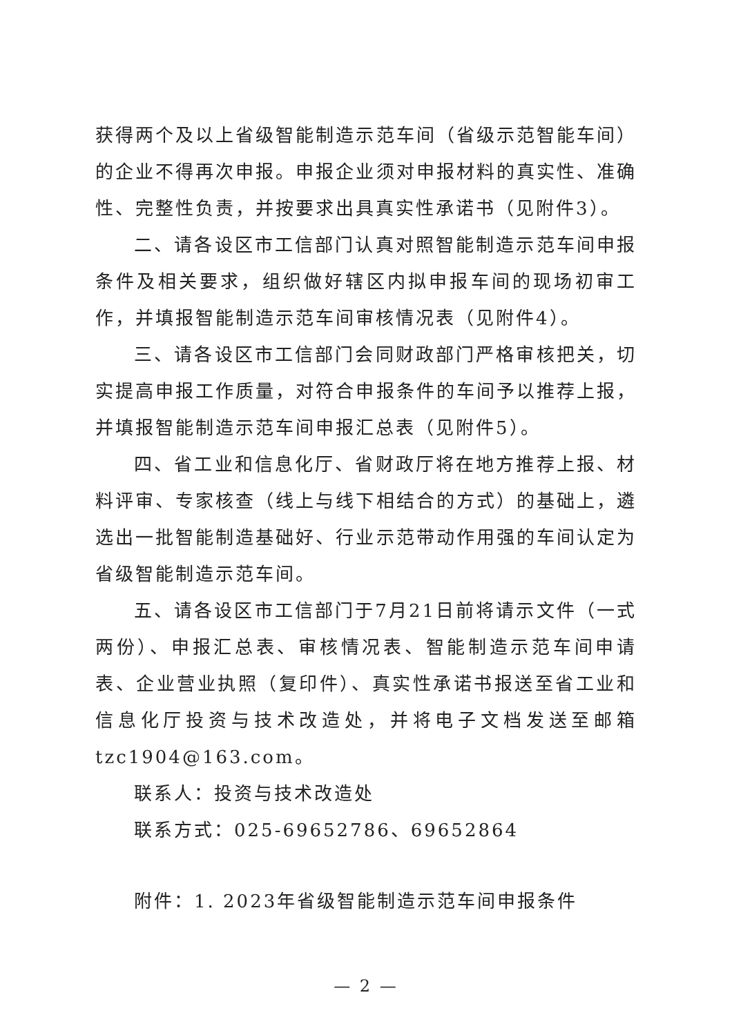获得两个及以上省级智能制造示范车间（省级示范智能车间）的企业不得再次申报。申报企业须对申报材料的真实性、准确性、完整性负责，并按要求出具真实性承诺书（见附件3）。
二、请各设区市工信部门认真对照智能制造示范车间申报条件及相关要求，组织做好辖区内拟申报车间的现场初审工作，并填报智能制造示范车间审核情况表（见附件4）。
三、请各设区市工信部门会同财政部门严格审核把关，切实提高申报工作质量，对符合申报条件的车间予以推荐上报，并填报智能制造示范车间申报汇总表（见附件5）。
四、省工业和信息化厅、省财政厅将在地方推荐上报、材料评审、专家核查（线上与线下相结合的方式）的基础上，遴选出一批智能制造基础好、行业示范带动作用强的车间认定为省级智能制造示范车间。
五、请各设区市工信部门于7月21日前将请示文件（一式两份）、申报汇总表、审核情况表、智能制造示范车间申请表、企业营业执照（复印件）、真实性承诺书报送至省工业和信息化厅投资与技术改造处，并将电子文档发送至邮箱tzc1904@163.com。
联系人：投资与技术改造处
联系方式：025-69652786、69652864
附件：1. 2023年省级智能制造示范车间申报条件
— 2 —